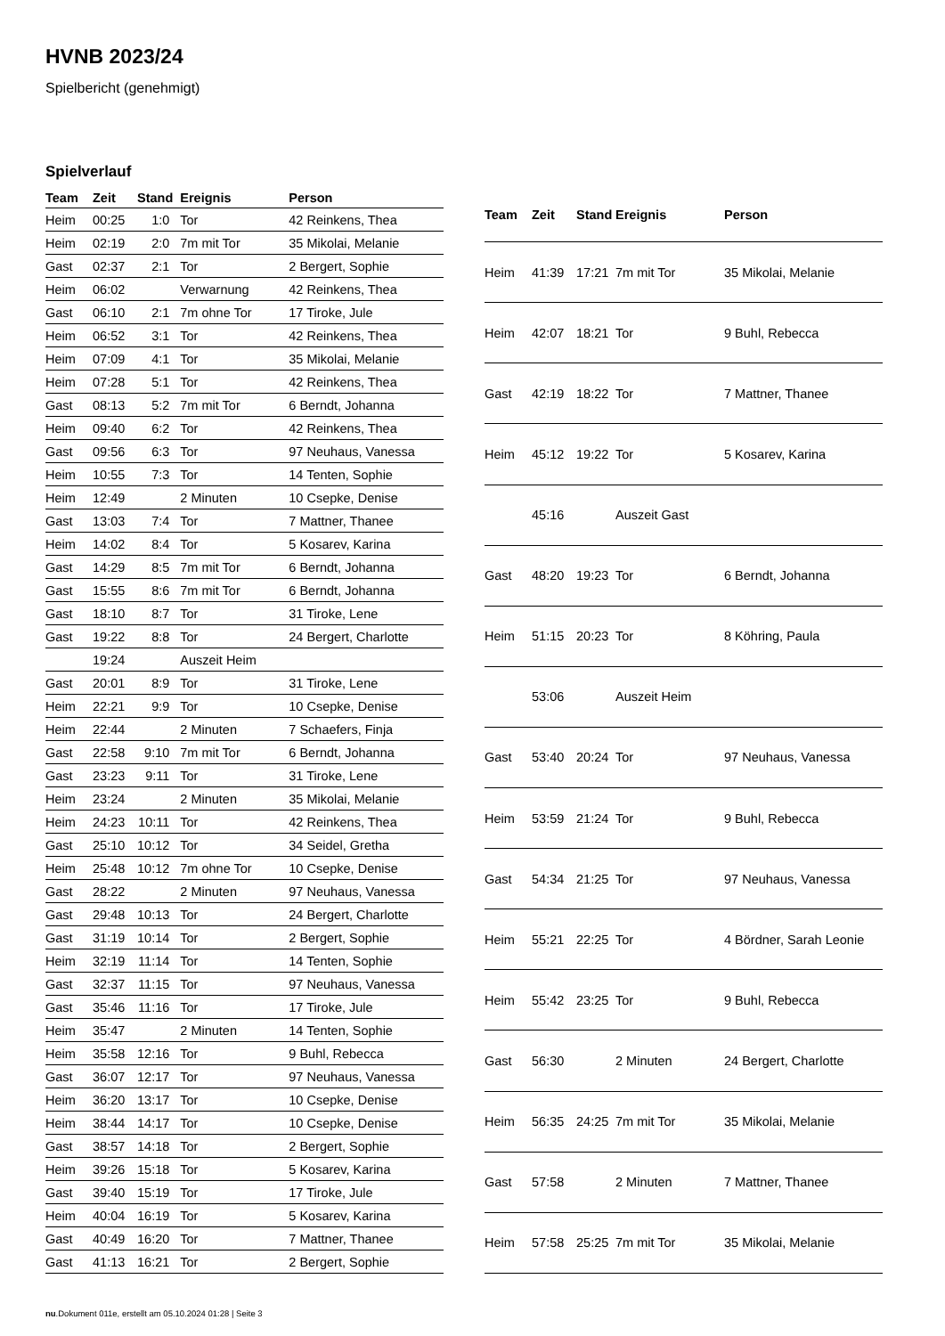HVNB 2023/24
Spielbericht (genehmigt)
Spielverlauf
| Team | Zeit | Stand | Ereignis | Person |
| --- | --- | --- | --- | --- |
| Heim | 00:25 | 1:0 | Tor | 42 Reinkens, Thea |
| Heim | 02:19 | 2:0 | 7m mit Tor | 35 Mikolai, Melanie |
| Gast | 02:37 | 2:1 | Tor | 2 Bergert, Sophie |
| Heim | 06:02 | | Verwarnung | 42 Reinkens, Thea |
| Gast | 06:10 | 2:1 | 7m ohne Tor | 17 Tiroke, Jule |
| Heim | 06:52 | 3:1 | Tor | 42 Reinkens, Thea |
| Heim | 07:09 | 4:1 | Tor | 35 Mikolai, Melanie |
| Heim | 07:28 | 5:1 | Tor | 42 Reinkens, Thea |
| Gast | 08:13 | 5:2 | 7m mit Tor | 6 Berndt, Johanna |
| Heim | 09:40 | 6:2 | Tor | 42 Reinkens, Thea |
| Gast | 09:56 | 6:3 | Tor | 97 Neuhaus, Vanessa |
| Heim | 10:55 | 7:3 | Tor | 14 Tenten, Sophie |
| Heim | 12:49 | | 2 Minuten | 10 Csepke, Denise |
| Gast | 13:03 | 7:4 | Tor | 7 Mattner, Thanee |
| Heim | 14:02 | 8:4 | Tor | 5 Kosarev, Karina |
| Gast | 14:29 | 8:5 | 7m mit Tor | 6 Berndt, Johanna |
| Gast | 15:55 | 8:6 | 7m mit Tor | 6 Berndt, Johanna |
| Gast | 18:10 | 8:7 | Tor | 31 Tiroke, Lene |
| Gast | 19:22 | 8:8 | Tor | 24 Bergert, Charlotte |
| | 19:24 | | Auszeit Heim | |
| Gast | 20:01 | 8:9 | Tor | 31 Tiroke, Lene |
| Heim | 22:21 | 9:9 | Tor | 10 Csepke, Denise |
| Heim | 22:44 | | 2 Minuten | 7 Schaefers, Finja |
| Gast | 22:58 | 9:10 | 7m mit Tor | 6 Berndt, Johanna |
| Gast | 23:23 | 9:11 | Tor | 31 Tiroke, Lene |
| Heim | 23:24 | | 2 Minuten | 35 Mikolai, Melanie |
| Heim | 24:23 | 10:11 | Tor | 42 Reinkens, Thea |
| Gast | 25:10 | 10:12 | Tor | 34 Seidel, Gretha |
| Heim | 25:48 | 10:12 | 7m ohne Tor | 10 Csepke, Denise |
| Gast | 28:22 | | 2 Minuten | 97 Neuhaus, Vanessa |
| Gast | 29:48 | 10:13 | Tor | 24 Bergert, Charlotte |
| Gast | 31:19 | 10:14 | Tor | 2 Bergert, Sophie |
| Heim | 32:19 | 11:14 | Tor | 14 Tenten, Sophie |
| Gast | 32:37 | 11:15 | Tor | 97 Neuhaus, Vanessa |
| Gast | 35:46 | 11:16 | Tor | 17 Tiroke, Jule |
| Heim | 35:47 | | 2 Minuten | 14 Tenten, Sophie |
| Heim | 35:58 | 12:16 | Tor | 9 Buhl, Rebecca |
| Gast | 36:07 | 12:17 | Tor | 97 Neuhaus, Vanessa |
| Heim | 36:20 | 13:17 | Tor | 10 Csepke, Denise |
| Heim | 38:44 | 14:17 | Tor | 10 Csepke, Denise |
| Gast | 38:57 | 14:18 | Tor | 2 Bergert, Sophie |
| Heim | 39:26 | 15:18 | Tor | 5 Kosarev, Karina |
| Gast | 39:40 | 15:19 | Tor | 17 Tiroke, Jule |
| Heim | 40:04 | 16:19 | Tor | 5 Kosarev, Karina |
| Gast | 40:49 | 16:20 | Tor | 7 Mattner, Thanee |
| Gast | 41:13 | 16:21 | Tor | 2 Bergert, Sophie |
| Team | Zeit | Stand | Ereignis | Person |
| --- | --- | --- | --- | --- |
| Heim | 41:39 | 17:21 | 7m mit Tor | 35 Mikolai, Melanie |
| Heim | 42:07 | 18:21 | Tor | 9 Buhl, Rebecca |
| Gast | 42:19 | 18:22 | Tor | 7 Mattner, Thanee |
| Heim | 45:12 | 19:22 | Tor | 5 Kosarev, Karina |
| | 45:16 | | Auszeit Gast | |
| Gast | 48:20 | 19:23 | Tor | 6 Berndt, Johanna |
| Heim | 51:15 | 20:23 | Tor | 8 Köhring, Paula |
| | 53:06 | | Auszeit Heim | |
| Gast | 53:40 | 20:24 | Tor | 97 Neuhaus, Vanessa |
| Heim | 53:59 | 21:24 | Tor | 9 Buhl, Rebecca |
| Gast | 54:34 | 21:25 | Tor | 97 Neuhaus, Vanessa |
| Heim | 55:21 | 22:25 | Tor | 4 Bördner, Sarah Leonie |
| Heim | 55:42 | 23:25 | Tor | 9 Buhl, Rebecca |
| Gast | 56:30 | | 2 Minuten | 24 Bergert, Charlotte |
| Heim | 56:35 | 24:25 | 7m mit Tor | 35 Mikolai, Melanie |
| Gast | 57:58 | | 2 Minuten | 7 Mattner, Thanee |
| Heim | 57:58 | 25:25 | 7m mit Tor | 35 Mikolai, Melanie |
nu.Dokument 011e, erstellt am 05.10.2024 01:28 | Seite 3